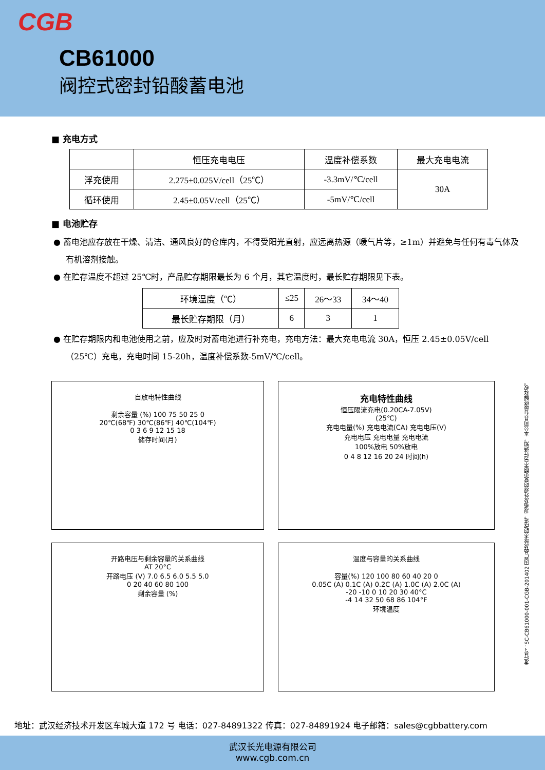CGB
CB61000
阀控式密封铅酸蓄电池
■ 充电方式
| | 恒压充电电压 | 温度补偿系数 | 最大充电电流 |
| 浮充使用 | 2.275±0.025V/cell（25℃） | -3.3mV/℃/cell | 30A |
| 循环使用 | 2.45±0.05V/cell（25℃） | -5mV/℃/cell | |
■ 电池贮存
● 蓄电池应存放在干燥、清洁、通风良好的仓库内，不得受阳光直射，应远离热源（暖气片等，≥1m）并避免与任何有毒气体及有机溶剂接触。
● 在贮存温度不超过 25℃时，产品贮存期限最长为 6 个月，其它温度时，最长贮存期限见下表。
| 环境温度（℃） | ≤25 | 26～33 | 34～40 |
| 最长贮存期限（月） | 6 | 3 | 1 |
● 在贮存期限内和电池使用之前，应及时对蓄电池进行补充电，充电方法：最大充电电流 30A，恒压 2.45±0.05V/cell（25℃）充电，充电时间 15-20h，温度补偿系数-5mV/℃/cell。
自放电特性曲线
剩余容量 (%) 100 75 50 25 0
20℃(68℉) 30℃(86℉) 40℃(104℉)
0 3 6 9 12 15 18
储存时间(月)
充电特性曲线
恒压限流充电(0.20CA-7.05V)
(25℃)
充电电量(%) 充电电流(CA) 充电电压(V)
充电电压 充电电量 充电电流
100%放电 50%放电
0 4 8 12 16 20 24 时间(h)
开路电压与剩余容量的关系曲线
AT 20°C
开路电压 (V) 7.0 6.5 6.0 5.5 5.0
0 20 40 60 80 100
剩余容量 (%)
温度与容量的关系曲线
容量(%) 120 100 80 60 40 20 0
0.05C (A) 0.1C (A) 0.2C (A) 1.0C (A) 2.0C (A)
-20 -10 0 10 20 30 40°C
-4 14 32 50 68 86 104°F
环境温度
发行号：SC-CB61000-001-CGB-201402 因产品及技术的改进，规格及外观的变更恕不另行通知，本公司具有最终解释权。
地址：武汉经济技术开发区车城大道 172 号 电话：027-84891322 传真：027-84891924 电子邮箱：sales@cgbbattery.com
武汉长光电源有限公司
www.cgb.com.cn